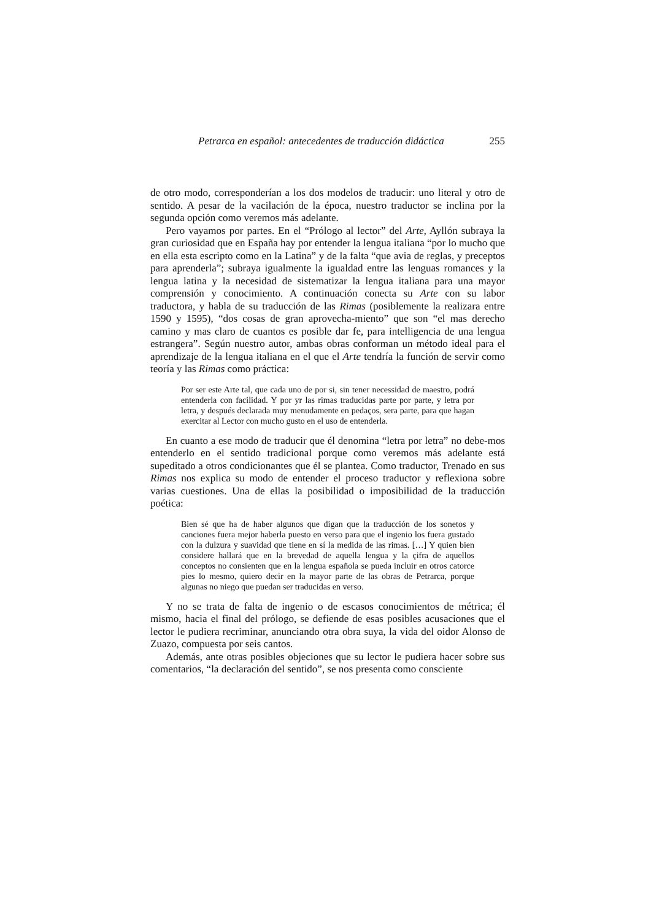Petrarca en español: antecedentes de traducción didáctica 255
de otro modo, corresponderían a los dos modelos de traducir: uno literal y otro de sentido. A pesar de la vacilación de la época, nuestro traductor se inclina por la segunda opción como veremos más adelante.
Pero vayamos por partes. En el “Prólogo al lector” del Arte, Ayllón subraya la gran curiosidad que en España hay por entender la lengua italiana “por lo mucho que en ella esta escripto como en la Latina” y de la falta “que avia de reglas, y preceptos para aprenderla”; subraya igualmente la igualdad entre las lenguas romances y la lengua latina y la necesidad de sistematizar la lengua italiana para una mayor comprensión y conocimiento. A continuación conecta su Arte con su labor traductora, y habla de su traducción de las Rimas (posiblemente la realizara entre 1590 y 1595), “dos cosas de gran aprovecha-miento” que son “el mas derecho camino y mas claro de cuantos es posible dar fe, para intelligencia de una lengua estrangera”. Según nuestro autor, ambas obras conforman un método ideal para el aprendizaje de la lengua italiana en el que el Arte tendría la función de servir como teoría y las Rimas como práctica:
Por ser este Arte tal, que cada uno de por si, sin tener necessidad de maestro, podrá entenderla con facilidad. Y por yr las rimas traducidas parte por parte, y letra por letra, y después declarada muy menudamente en pedaços, sera parte, para que hagan exercitar al Lector con mucho gusto en el uso de entenderla.
En cuanto a ese modo de traducir que él denomina “letra por letra” no debe-mos entenderlo en el sentido tradicional porque como veremos más adelante está supeditado a otros condicionantes que él se plantea. Como traductor, Trenado en sus Rimas nos explica su modo de entender el proceso traductor y reflexiona sobre varias cuestiones. Una de ellas la posibilidad o imposibilidad de la traducción poética:
Bien sé que ha de haber algunos que digan que la traducción de los sonetos y canciones fuera mejor haberla puesto en verso para que el ingenio los fuera gustado con la dulzura y suavidad que tiene en sí la medida de las rimas. […] Y quien bien considere hallará que en la brevedad de aquella lengua y la çifra de aquellos conceptos no consienten que en la lengua española se pueda incluir en otros catorce pies lo mesmo, quiero decir en la mayor parte de las obras de Petrarca, porque algunas no niego que puedan ser traducidas en verso.
Y no se trata de falta de ingenio o de escasos conocimientos de métrica; él mismo, hacia el final del prólogo, se defiende de esas posibles acusaciones que el lector le pudiera recriminar, anunciando otra obra suya, la vida del oidor Alonso de Zuazo, compuesta por seis cantos.
Además, ante otras posibles objeciones que su lector le pudiera hacer sobre sus comentarios, “la declaración del sentido”, se nos presenta como consciente